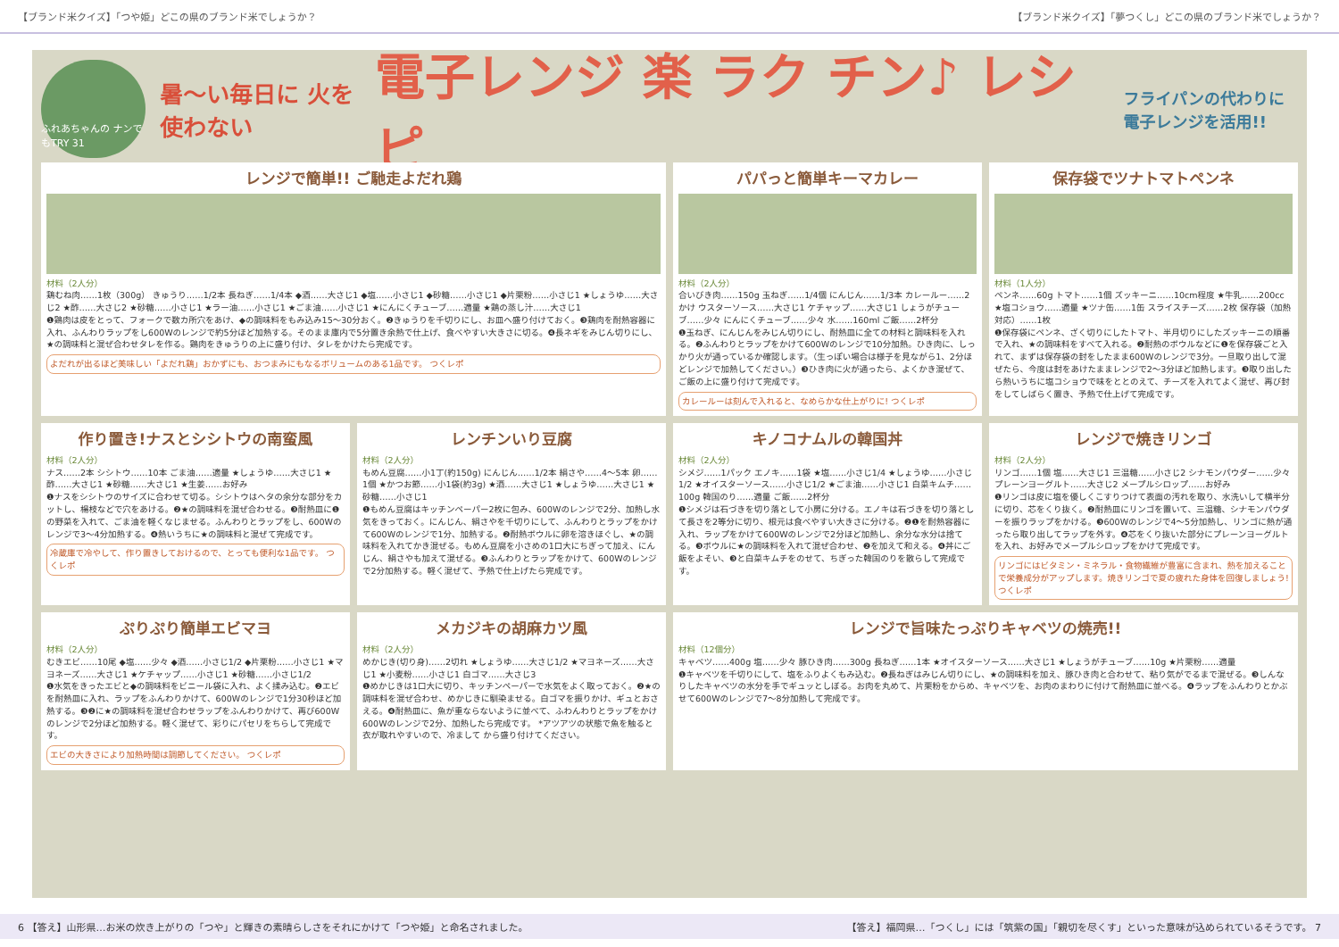【ブランド米クイズ】「つや姫」どこの県のブランド米でしょうか？ 【ブランド米クイズ】「夢つくし」どこの県のブランド米でしょうか？
ふれあちゃんの ナンでもTRY 31
暑～い毎日に 火を使わない
電子レンジ 楽 ラク チン♪ レシピ
フライパンの代わりに 電子レンジを活用!!
レンジで簡単!! ご馳走よだれ鶏
材料（2人分）
鶏むね肉……1枚（300g） きゅうり……1/2本 長ねぎ……1/4本 ◆酒……大さじ1 ◆塩……小さじ1 ◆砂糖……小さじ1 ◆片栗粉……小さじ1 ★しょうゆ……大さじ2 ★酢……大さじ2 ★砂糖……小さじ1 ★ラー油……小さじ1 ★ごま油……小さじ1 ★にんにくチューブ……適量 ★鶏の蒸し汁……大さじ1
❶鶏肉は皮をとって、フォークで数カ所穴をあけ、◆の調味料をもみ込み15～30分おく。❷きゅうりを千切りにし、お皿へ盛り付けておく。❸鶏肉を耐熱容器に入れ、ふんわりラップをし600Wのレンジで約5分ほど加熱する。そのまま庫内で5分置き余熱で仕上げ、食べやすい大きさに切る。❹長ネギをみじん切りにし、★の調味料と混ぜ合わせタレを作る。鶏肉をきゅうりの上に盛り付け、タレをかけたら完成です。
よだれが出るほど美味しい「よだれ鶏」おかずにも、おつまみにもなるボリュームのある1品です。 つくレポ
パパっと簡単キーマカレー
材料（2人分）
合いびき肉……150g 玉ねぎ……1/4個 にんじん……1/3本 カレールー……2かけ ウスターソース……大さじ1 ケチャップ……大さじ1 しょうがチューブ……少々 にんにくチューブ……少々 水……160ml ご飯……2杯分
❶玉ねぎ、にんじんをみじん切りにし、耐熱皿に全ての材料と調味料を入れる。❷ふんわりとラップをかけて600Wのレンジで10分加熱。ひき肉に、しっかり火が通っているか確認します。（生っぽい場合は様子を見ながら1、2分ほどレンジで加熱してください。）❸ひき肉に火が通ったら、よくかき混ぜて、ご飯の上に盛り付けて完成です。
カレールーは刻んで入れると、なめらかな仕上がりに! つくレポ
保存袋でツナトマトペンネ
材料（1人分）
ペンネ……60g トマト……1個 ズッキーニ……10cm程度 ★牛乳……200cc ★塩コショウ……適量 ★ツナ缶……1缶 スライスチーズ……2枚 保存袋（加熱対応）……1枚
❶保存袋にペンネ、ざく切りにしたトマト、半月切りにしたズッキーニの順番で入れ、★の調味料をすべて入れる。❷耐熱のボウルなどに❶を保存袋ごと入れて、まずは保存袋の封をしたまま600Wのレンジで3分。一旦取り出して混ぜたら、今度は封をあけたままレンジで2～3分ほど加熱します。❸取り出したら熱いうちに塩コショウで味をととのえて、チーズを入れてよく混ぜ、再び封をしてしばらく置き、予熱で仕上げて完成です。
作り置き!ナスとシシトウの南蛮風
材料（2人分）
ナス……2本 シシトウ……10本 ごま油……適量 ★しょうゆ……大さじ1 ★酢……大さじ1 ★砂糖……大さじ1 ★生姜……お好み
❶ナスをシシトウのサイズに合わせて切る。シシトウはヘタの余分な部分をカットし、楊枝などで穴をあける。❷★の調味料を混ぜ合わせる。❸耐熱皿に❶の野菜を入れて、ごま油を軽くなじませる。ふんわりとラップをし、600Wのレンジで3～4分加熱する。❹熱いうちに★の調味料と混ぜて完成です。
冷蔵庫で冷やして、作り置きしておけるので、とっても便利な1品です。 つくレポ
レンチンいり豆腐
材料（2人分）
もめん豆腐……小1丁(約150g) にんじん……1/2本 絹さや……4～5本 卵……1個 ★かつお節……小1袋(約3g) ★酒……大さじ1 ★しょうゆ……大さじ1 ★砂糖……小さじ1
❶もめん豆腐はキッチンペーパー2枚に包み、600Wのレンジで2分、加熱し水気をきっておく。にんじん、絹さやを千切りにして、ふんわりとラップをかけて600Wのレンジで1分、加熱する。❷耐熱ボウルに卵を溶きほぐし、★の調味料を入れてかき混ぜる。もめん豆腐を小さめの1口大にちぎって加え、にんじん、絹さやも加えて混ぜる。❸ふんわりとラップをかけて、600Wのレンジで2分加熱する。軽く混ぜて、予熱で仕上げたら完成です。
キノコナムルの韓国丼
材料（2人分）
シメジ……1パック エノキ……1袋 ★塩……小さじ1/4 ★しょうゆ……小さじ1/2 ★オイスターソース……小さじ1/2 ★ごま油……小さじ1 白菜キムチ……100g 韓国のり……適量 ご飯……2杯分
❶シメジは石づきを切り落として小房に分ける。エノキは石づきを切り落として長さを2等分に切り、根元は食べやすい大きさに分ける。❷❶を耐熱容器に入れ、ラップをかけて600Wのレンジで2分ほど加熱し、余分な水分は捨てる。❸ボウルに★の調味料を入れて混ぜ合わせ、❷を加えて和える。❹丼にご飯をよそい、❸と白菜キムチをのせて、ちぎった韓国のりを散らして完成です。
レンジで焼きリンゴ
材料（2人分）
リンゴ……1個 塩……大さじ1 三温糖……小さじ2 シナモンパウダー……少々 プレーンヨーグルト……大さじ2 メープルシロップ……お好み
❶リンゴは皮に塩を優しくこすりつけて表面の汚れを取り、水洗いして横半分に切り、芯をくり抜く。❷耐熱皿にリンゴを置いて、三温糖、シナモンパウダーを振りラップをかける。❸600Wのレンジで4～5分加熱し、リンゴに熱が通ったら取り出してラップを外す。❹芯をくり抜いた部分にプレーンヨーグルトを入れ、お好みでメープルシロップをかけて完成です。
リンゴにはビタミン・ミネラル・食物繊維が豊富に含まれ、熱を加えることで栄養成分がアップします。焼きリンゴで夏の疲れた身体を回復しましょう! つくレポ
ぷりぷり簡単エビマヨ
材料（2人分）
むきエビ……10尾 ◆塩……少々 ◆酒……小さじ1/2 ◆片栗粉……小さじ1 ★マヨネーズ……大さじ1 ★ケチャップ……小さじ1 ★砂糖……小さじ1/2
❶水気をきったエビと◆の調味料をビニール袋に入れ、よく揉み込む。❷エビを耐熱皿に入れ、ラップをふんわりかけて、600Wのレンジで1分30秒ほど加熱する。❸❷に★の調味料を混ぜ合わせラップをふんわりかけて、再び600Wのレンジで2分ほど加熱する。軽く混ぜて、彩りにパセリをちらして完成です。
エビの大きさにより加熱時間は調節してください。 つくレポ
メカジキの胡麻カツ風
材料（2人分）
めかじき(切り身)……2切れ ★しょうゆ……大さじ1/2 ★マヨネーズ……大さじ1 ★小麦粉……小さじ1 白ゴマ……大さじ3
❶めかじきは1口大に切り、キッチンペーパーで水気をよく取っておく。❷★の調味料を混ぜ合わせ、めかじきに馴染ませる。白ゴマを振りかけ、ギュとおさえる。❹耐熱皿に、魚が重ならないように並べて、ふわんわりとラップをかけ600Wのレンジで2分、加熱したら完成です。 *アツアツの状態で魚を触ると衣が取れやすいので、冷まして から盛り付けてください。
レンジで旨味たっぷりキャベツの焼売!!
材料（12個分）
キャベツ……400g 塩……少々 豚ひき肉……300g 長ねぎ……1本 ★オイスターソース……大さじ1 ★しょうがチューブ……10g ★片栗粉……適量
❶キャベツを千切りにして、塩をふりよくもみ込む。❷長ねぎはみじん切りにし、★の調味料を加え、豚ひき肉と合わせて、粘り気がでるまで混ぜる。❸しんなりしたキャベツの水分を手でギュッとしぼる。お肉を丸めて、片栗粉をからめ、キャベツを、お肉のまわりに付けて耐熱皿に並べる。❹ラップをふんわりとかぶせて600Wのレンジで7～8分加熱して完成です。
6 【答え】山形県…お米の炊き上がりの「つや」と輝きの素晴らしさをそれにかけて「つや姫」と命名されました。 【答え】福岡県…「つくし」には「筑紫の国」「親切を尽くす」といった意味が込められているそうです。 7